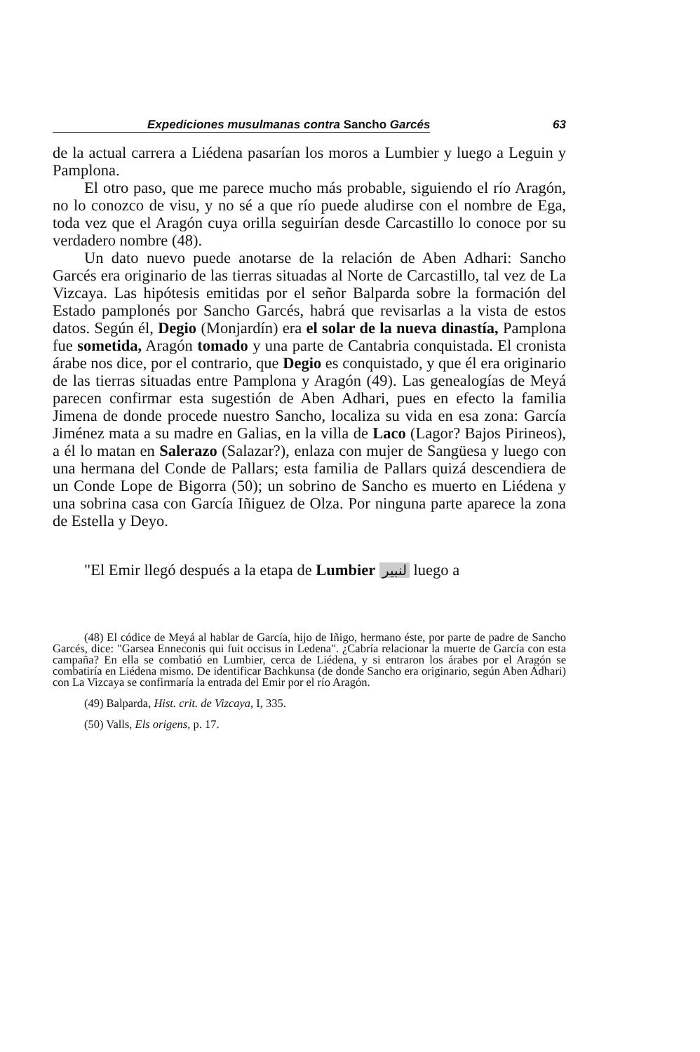Expediciones musulmanas contra Sancho Garcés 63
de la actual carrera a Liédena pasarían los moros a Lumbier y luego a Leguin y Pamplona.
El otro paso, que me parece mucho más probable, siguiendo el río Aragón, no lo conozco de visu, y no sé a que río puede aludirse con el nombre de Ega, toda vez que el Aragón cuya orilla seguirían desde Carcastillo lo conoce por su verdadero nombre (48).
Un dato nuevo puede anotarse de la relación de Aben Adhari: Sancho Garcés era originario de las tierras situadas al Norte de Carcastillo, tal vez de La Vizcaya. Las hipótesis emitidas por el señor Balparda sobre la formación del Estado pamplonés por Sancho Garcés, habrá que revisarlas a la vista de estos datos. Según él, Degio (Monjardín) era el solar de la nueva dinastía, Pamplona fue sometida, Aragón tomado y una parte de Cantabria conquistada. El cronista árabe nos dice, por el contrario, que Degio es conquistado, y que él era originario de las tierras situadas entre Pamplona y Aragón (49). Las genealogías de Meyá parecen confirmar esta sugestión de Aben Adhari, pues en efecto la familia Jimena de donde procede nuestro Sancho, localiza su vida en esa zona: García Jiménez mata a su madre en Galias, en la villa de Laco (Lagor? Bajos Pirineos), a él lo matan en Salerazo (Salazar?), enlaza con mujer de Sangüesa y luego con una hermana del Conde de Pallars; esta familia de Pallars quizá descendiera de un Conde Lope de Bigorra (50); un sobrino de Sancho es muerto en Liédena y una sobrina casa con García Iñiguez de Olza. Por ninguna parte aparece la zona de Estella y Deyo.
"El Emir llegó después a la etapa de Lumbier لنبير luego a
(48) El códice de Meyá al hablar de García, hijo de Iñigo, hermano éste, por parte de padre de Sancho Garcés, dice: "Garsea Enneconis qui fuit occisus in Ledena". ¿Cabría relacionar la muerte de García con esta campaña? En ella se combatió en Lumbier, cerca de Liédena, y si entraron los árabes por el Aragón se combatiría en Liédena mismo. De identificar Bachkunsa (de donde Sancho era originario, según Aben Adhari) con La Vizcaya se confirmaría la entrada del Emir por el río Aragón.
(49) Balparda, Hist. crit. de Vizcaya, I, 335.
(50) Valls, Els origens, p. 17.